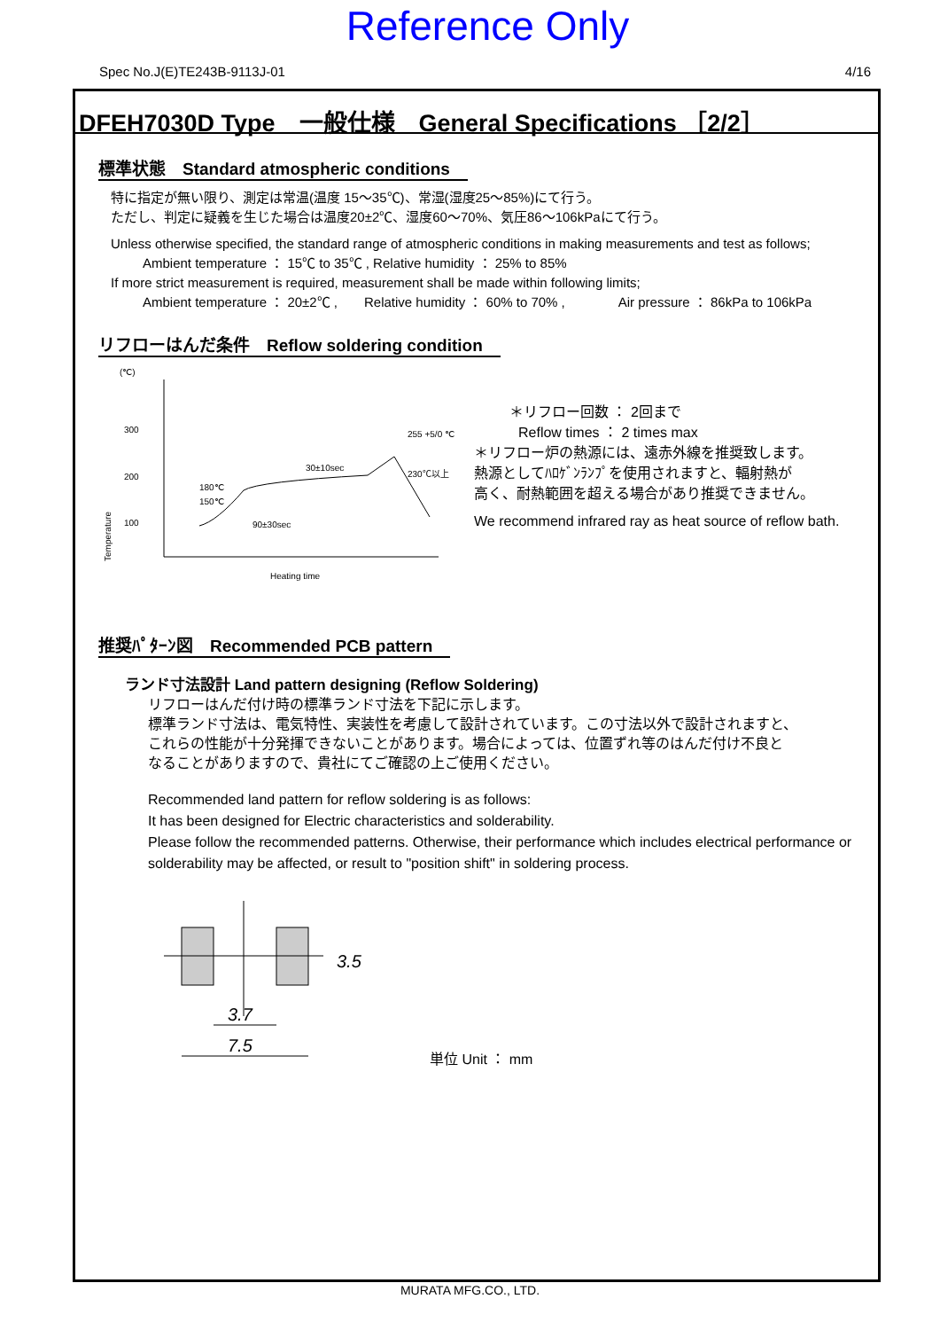Reference Only
Spec No.J(E)TE243B-9113J-01 4/16
DFEH7030D Type　一般仕様　General Specifications ［2/2］
標準状態　Standard atmospheric conditions
特に指定が無い限り、測定は常温(温度 15～35℃)、常湿(湿度25～85%)にて行う。
ただし、判定に疑義を生じた場合は温度20±2℃、湿度60～70%、気圧86～106kPaにて行う。
Unless otherwise specified, the standard range of atmospheric conditions in making measurements and test as follows;
Ambient temperature ： 15℃ to 35℃ , Relative humidity ： 25% to 85%
If more strict measurement is required, measurement shall be made within following limits;
Ambient temperature ： 20±2℃ ,　　Relative humidity ： 60% to 70% ,　　　　Air pressure ： 86kPa to 106kPa
リフローはんだ条件　Reflow soldering condition
(℃)
300
200
100
Temperature
30±10sec
255 +5/0 ℃
230℃以上
180℃
150℃
90±30sec
Heating time
＊リフロー回数 ： 2回まで
Reflow times ： 2 times max
＊リフロー炉の熱源には、遠赤外線を推奨致します。
熱源としてﾊﾛｹﾞﾝﾗﾝﾌﾟを使用されますと、輻射熱が
高く、耐熱範囲を超える場合があり推奨できません。
We recommend infrared ray as heat source of reflow bath.
推奨ﾊﾟﾀｰﾝ図　Recommended PCB pattern
ランド寸法設計 Land pattern designing (Reflow Soldering)
リフローはんだ付け時の標準ランド寸法を下記に示します。
標準ランド寸法は、電気特性、実装性を考慮して設計されています。この寸法以外で設計されますと、
これらの性能が十分発揮できないことがあります。場合によっては、位置ずれ等のはんだ付け不良と
なることがありますので、貴社にてご確認の上ご使用ください。
Recommended land pattern for reflow soldering is as follows:
It has been designed for Electric characteristics and solderability.
Please follow the recommended patterns. Otherwise, their performance which includes electrical performance or solderability may be affected, or result to "position shift" in soldering process.
3.7
7.5
3.5
単位 Unit ： mm
MURATA MFG.CO., LTD.